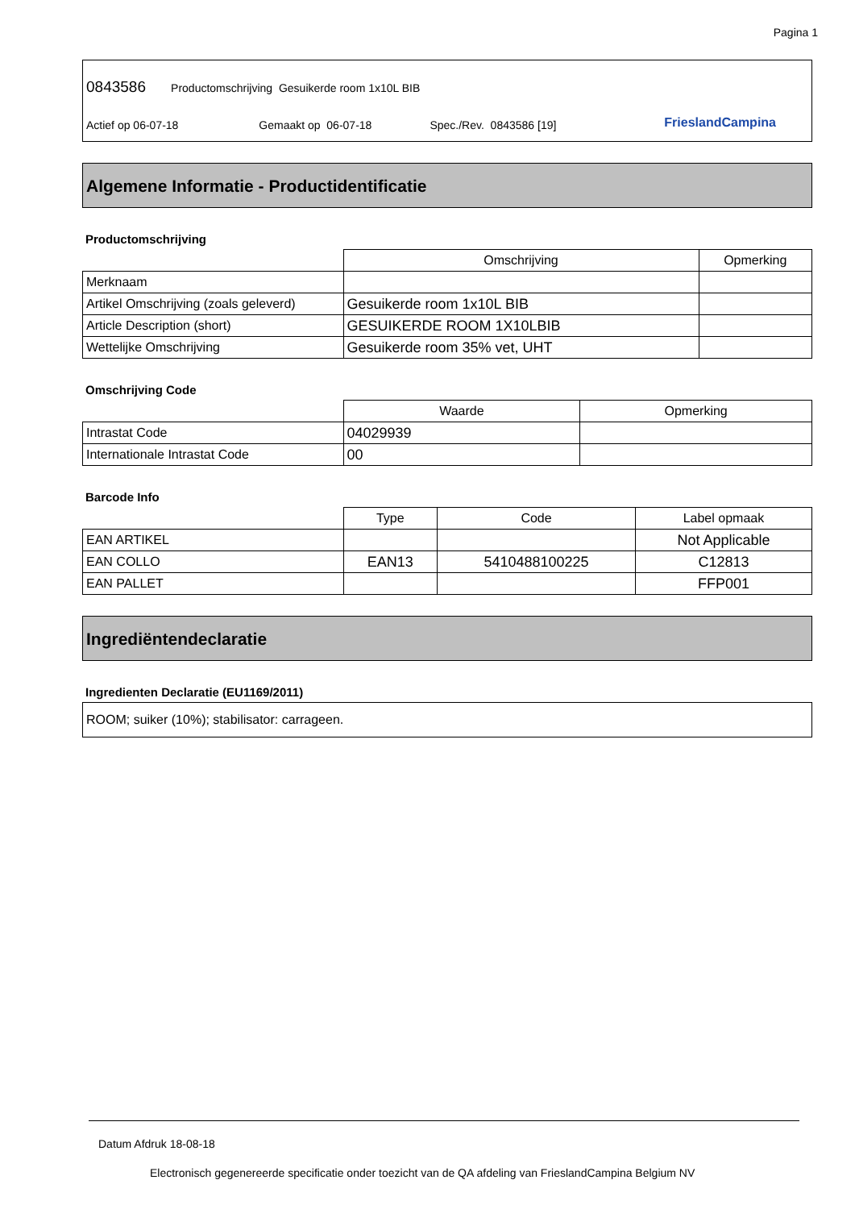Pagina 1
0843586 Productomschrijving Gesuikerde room 1x10L BIB
Actief op 06-07-18 Gemaakt op 06-07-18 Spec./Rev. 0843586 [19]
FrieslandCampina
Algemene Informatie - Productidentificatie
Productomschrijving
| | Omschrijving | Opmerking |
| --- | --- | --- |
| Merknaam | | |
| Artikel Omschrijving (zoals geleverd) | Gesuikerde room 1x10L BIB | |
| Article Description (short) | GESUIKERDE ROOM 1X10LBIB | |
| Wettelijke Omschrijving | Gesuikerde room 35% vet, UHT | |
Omschrijving Code
| | Waarde | Opmerking |
| --- | --- | --- |
| Intrastat Code | 04029939 | |
| Internationale Intrastat Code | 00 | |
Barcode Info
| | Type | Code | Label opmaak |
| --- | --- | --- | --- |
| EAN ARTIKEL | | | Not Applicable |
| EAN COLLO | EAN13 | 5410488100225 | C12813 |
| EAN PALLET | | | FFP001 |
Ingrediëntendeclaratie
Ingredienten Declaratie (EU1169/2011)
ROOM; suiker (10%); stabilisator: carrageen.
Datum Afdruk 18-08-18
Electronisch gegenereerde specificatie onder toezicht van de QA afdeling van FrieslandCampina Belgium NV